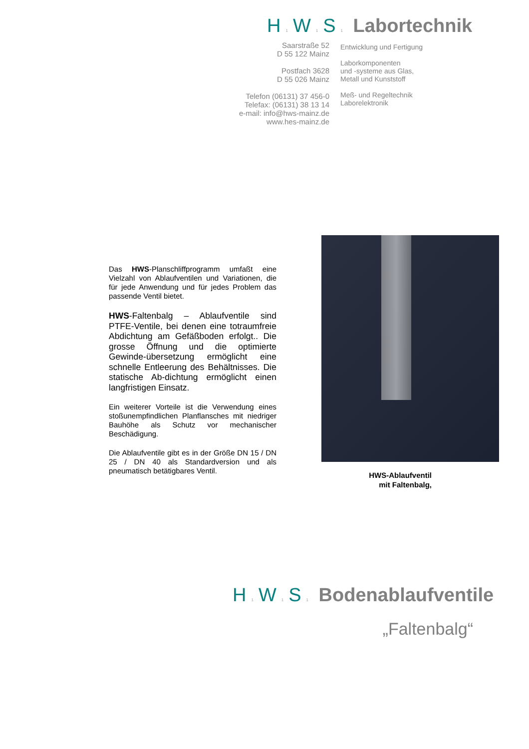H 1 W 1 S 1 Labortechnik
Saarstraße 52
D 55 122 Mainz
Postfach 3628
D 55 026 Mainz
Telefon (06131) 37 456-0
Telefax: (06131) 38 13 14
e-mail: info@hws-mainz.de
www.hes-mainz.de
Entwicklung und Fertigung
Laborkomponenten
und -systeme aus Glas,
Metall und Kunststoff
Meß- und Regeltechnik
Laborelektronik
Das HWS-Planschliffprogramm umfaßt eine Vielzahl von Ablaufventilen und Variationen, die für jede Anwendung und für jedes Problem das passende Ventil bietet.
HWS-Faltenbalg – Ablaufventile sind PTFE-Ventile, bei denen eine totraumfreie Abdichtung am Gefäßboden erfolgt.. Die grosse Öffnung und die optimierte Gewinde-übersetzung ermöglicht eine schnelle Entleerung des Behältnisses. Die statische Ab-dichtung ermöglicht einen langfristigen Einsatz.
Ein weiterer Vorteile ist die Verwendung eines stoßunempfindlichen Planflansches mit niedriger Bauhöhe als Schutz vor mechanischer Beschädigung.
Die Ablaufventile gibt es in der Größe DN 15 / DN 25 / DN 40 als Standardversion und als pneumatisch betätigbares Ventil.
HWS-Ablaufventil
mit Faltenbalg,
H 1 W 1 S 1 Bodenablaufventile
„Faltenbalg“